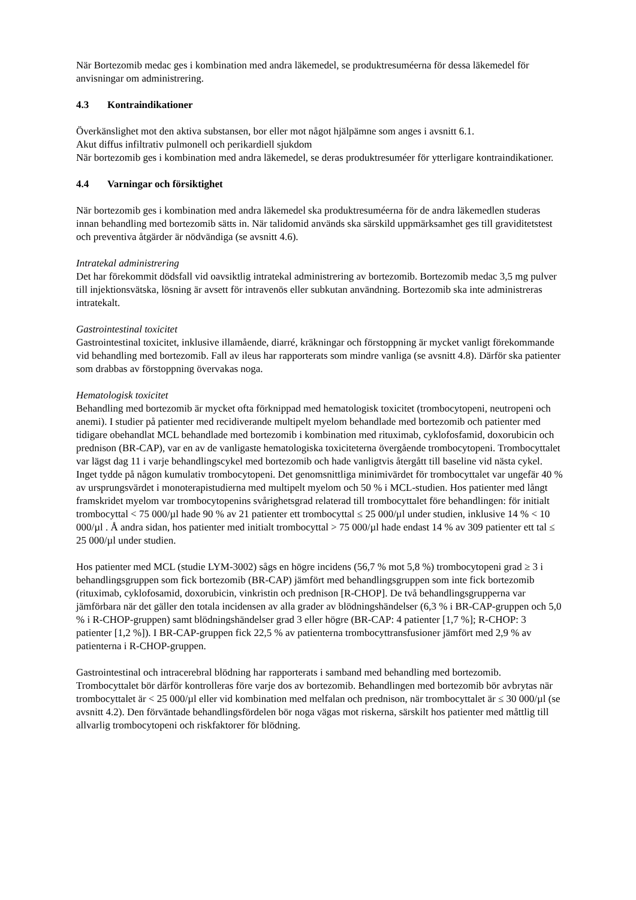När Bortezomib medac ges i kombination med andra läkemedel, se produktresuméerna för dessa läkemedel för anvisningar om administrering.
4.3 Kontraindikationer
Överkänslighet mot den aktiva substansen, bor eller mot något hjälpämne som anges i avsnitt 6.1.
Akut diffus infiltrativ pulmonell och perikardiell sjukdom
När bortezomib ges i kombination med andra läkemedel, se deras produktresuméer för ytterligare kontraindikationer.
4.4 Varningar och försiktighet
När bortezomib ges i kombination med andra läkemedel ska produktresuméerna för de andra läkemedlen studeras innan behandling med bortezomib sätts in. När talidomid används ska särskild uppmärksamhet ges till graviditetstest och preventiva åtgärder är nödvändiga (se avsnitt 4.6).
Intratekal administrering
Det har förekommit dödsfall vid oavsiktlig intratekal administrering av bortezomib. Bortezomib medac 3,5 mg pulver till injektionsvätska, lösning är avsett för intravenös eller subkutan användning. Bortezomib ska inte administreras intratekalt.
Gastrointestinal toxicitet
Gastrointestinal toxicitet, inklusive illamående, diarré, kräkningar och förstoppning är mycket vanligt förekommande vid behandling med bortezomib. Fall av ileus har rapporterats som mindre vanliga (se avsnitt 4.8). Därför ska patienter som drabbas av förstoppning övervakas noga.
Hematologisk toxicitet
Behandling med bortezomib är mycket ofta förknippad med hematologisk toxicitet (trombocytopeni, neutropeni och anemi). I studier på patienter med recidiverande multipelt myelom behandlade med bortezomib och patienter med tidigare obehandlat MCL behandlade med bortezomib i kombination med rituximab, cyklofosfamid, doxorubicin och prednison (BR-CAP), var en av de vanligaste hematologiska toxiciteterna övergående trombocytopeni. Trombocyttalet var lägst dag 11 i varje behandlingscykel med bortezomib och hade vanligtvis återgått till baseline vid nästa cykel. Inget tydde på någon kumulativ trombocytopeni. Det genomsnittliga minimivärdet för trombocyttalet var ungefär 40 % av ursprungsvärdet i monoterapistudierna med multipelt myelom och 50 % i MCL-studien. Hos patienter med långt framskridet myelom var trombocytopenins svårighetsgrad relaterad till trombocyttalet före behandlingen: för initialt trombocyttal < 75 000/µl hade 90 % av 21 patienter ett trombocyttal ≤ 25 000/µl under studien, inklusive 14 % < 10 000/µl . Å andra sidan, hos patienter med initialt trombocyttal > 75 000/µl hade endast 14 % av 309 patienter ett tal ≤ 25 000/µl under studien.
Hos patienter med MCL (studie LYM-3002) sågs en högre incidens (56,7 % mot 5,8 %) trombocytopeni grad ≥ 3 i behandlingsgruppen som fick bortezomib (BR-CAP) jämfört med behandlingsgruppen som inte fick bortezomib (rituximab, cyklofosamid, doxorubicin, vinkristin och prednison [R-CHOP]. De två behandlingsgrupperna var jämförbara när det gäller den totala incidensen av alla grader av blödningshändelser (6,3 % i BR-CAP-gruppen och 5,0 % i R-CHOP-gruppen) samt blödningshändelser grad 3 eller högre (BR-CAP: 4 patienter [1,7 %]; R-CHOP: 3 patienter [1,2 %]). I BR-CAP-gruppen fick 22,5 % av patienterna trombocyttransfusioner jämfört med 2,9 % av patienterna i R-CHOP-gruppen.
Gastrointestinal och intracerebral blödning har rapporterats i samband med behandling med bortezomib. Trombocyttalet bör därför kontrolleras före varje dos av bortezomib. Behandlingen med bortezomib bör avbrytas när trombocyttalet är < 25 000/µl eller vid kombination med melfalan och prednison, när trombocyttalet är ≤ 30 000/µl (se avsnitt 4.2). Den förväntade behandlingsfördelen bör noga vägas mot riskerna, särskilt hos patienter med måttlig till allvarlig trombocytopeni och riskfaktorer för blödning.